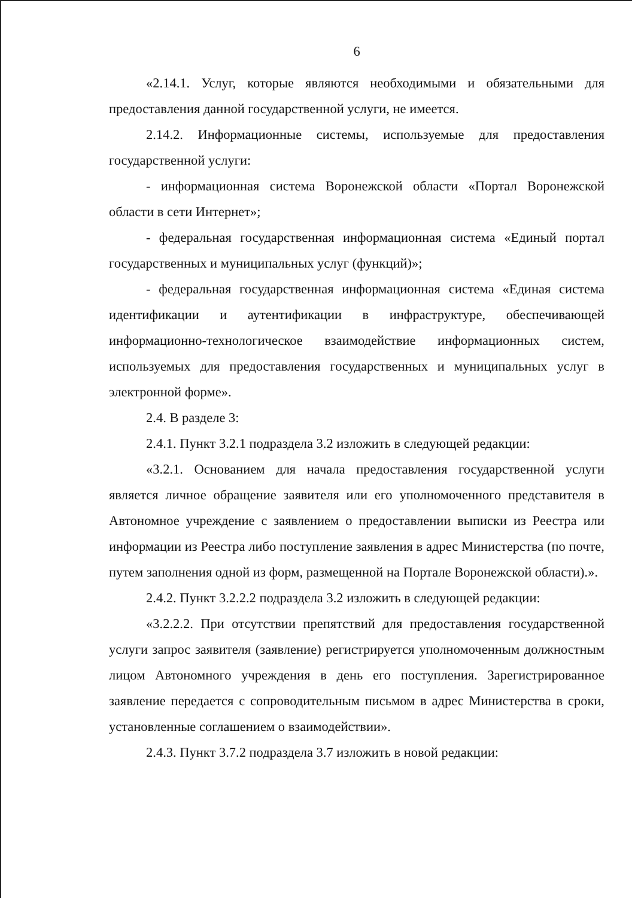6
«2.14.1. Услуг, которые являются необходимыми и обязательными для предоставления данной государственной услуги, не имеется.
2.14.2. Информационные системы, используемые для предоставления государственной услуги:
- информационная система Воронежской области «Портал Воронежской области в сети Интернет»;
- федеральная государственная информационная система «Единый портал государственных и муниципальных услуг (функций)»;
- федеральная государственная информационная система «Единая система идентификации и аутентификации в инфраструктуре, обеспечивающей информационно-технологическое взаимодействие информационных систем, используемых для предоставления государственных и муниципальных услуг в электронной форме».
2.4. В разделе 3:
2.4.1. Пункт 3.2.1 подраздела 3.2 изложить в следующей редакции:
«3.2.1. Основанием для начала предоставления государственной услуги является личное обращение заявителя или его уполномоченного представителя в Автономное учреждение с заявлением о предоставлении выписки из Реестра или информации из Реестра либо поступление заявления в адрес Министерства (по почте, путем заполнения одной из форм, размещенной на Портале Воронежской области).».
2.4.2. Пункт 3.2.2.2 подраздела 3.2 изложить в следующей редакции:
«3.2.2.2. При отсутствии препятствий для предоставления государственной услуги запрос заявителя (заявление) регистрируется уполномоченным должностным лицом Автономного учреждения в день его поступления. Зарегистрированное заявление передается с сопроводительным письмом в адрес Министерства в сроки, установленные соглашением о взаимодействии».
2.4.3. Пункт 3.7.2 подраздела 3.7 изложить в новой редакции: